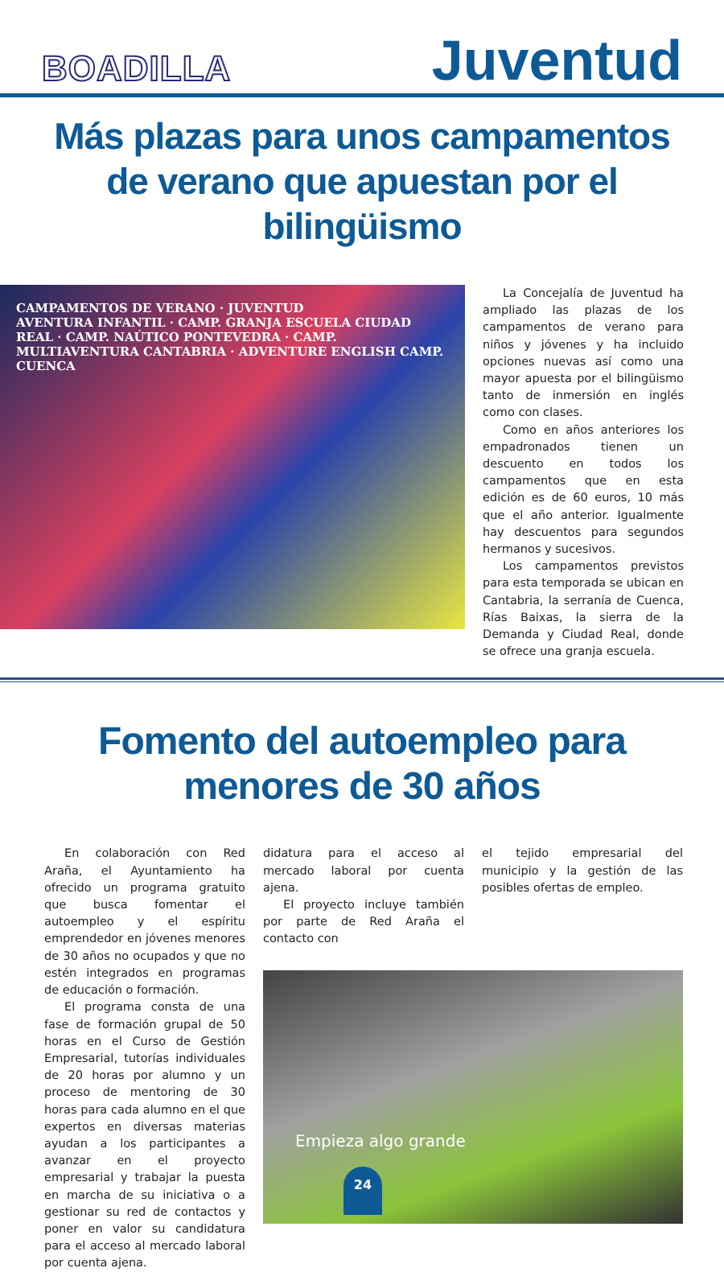BOADILLA
Juventud
Más plazas para unos campamentos de verano que apuestan por el bilingüismo
CAMPAMENTOS DE VERANO · JUVENTUD
AVENTURA INFANTIL · CAMP. GRANJA ESCUELA CIUDAD REAL · CAMP. NAÚTICO PONTEVEDRA · CAMP. MULTIAVENTURA CANTABRIA · ADVENTURE ENGLISH CAMP. CUENCA
La Concejalía de Juventud ha ampliado las plazas de los campamentos de verano para niños y jóvenes y ha incluido opciones nuevas así como una mayor apuesta por el bilingüismo tanto de inmersión en inglés como con clases.
Como en años anteriores los empadronados tienen un descuento en todos los campamentos que en esta edición es de 60 euros, 10 más que el año anterior. Igualmente hay descuentos para segundos hermanos y sucesivos.
Los campamentos previstos para esta temporada se ubican en Cantabria, la serranía de Cuenca, Rías Baixas, la sierra de la Demanda y Ciudad Real, donde se ofrece una granja escuela.
Fomento del autoempleo para menores de 30 años
En colaboración con Red Araña, el Ayuntamiento ha ofrecido un programa gratuito que busca fomentar el autoempleo y el espíritu emprendedor en jóvenes menores de 30 años no ocupados y que no estén integrados en programas de educación o formación.
El programa consta de una fase de formación grupal de 50 horas en el Curso de Gestión Empresarial, tutorías individuales de 20 horas por alumno y un proceso de mentoring de 30 horas para cada alumno en el que expertos en diversas materias ayudan a los participantes a avanzar en el proyecto empresarial y trabajar la puesta en marcha de su iniciativa o a gestionar su red de contactos y poner en valor su candidatura para el acceso al mercado laboral por cuenta ajena.
didatura para el acceso al mercado laboral por cuenta ajena.
El proyecto incluye también por parte de Red Araña el contacto con
el tejido empresarial del municipio y la gestión de las posibles ofertas de empleo.
Empieza algo grande
24